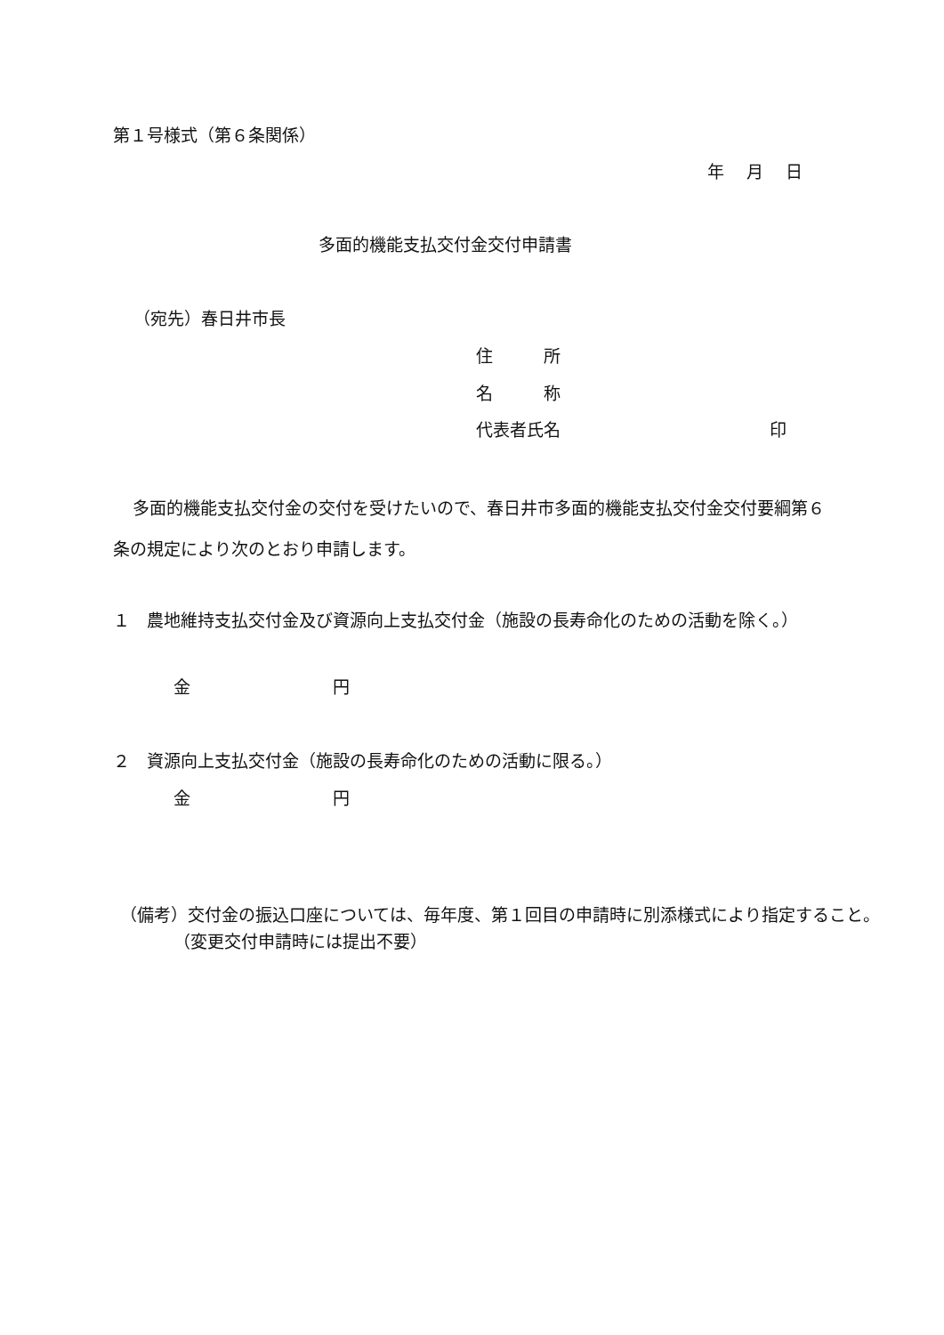第１号様式（第６条関係）
年　 月　 日
多面的機能支払交付金交付申請書
（宛先）春日井市長
住　　　所
名　　　称
代表者氏名 印
多面的機能支払交付金の交付を受けたいので、春日井市多面的機能支払交付金交付要綱第６条の規定により次のとおり申請します。
１　農地維持支払交付金及び資源向上支払交付金（施設の長寿命化のための活動を除く。）
金 円
２　資源向上支払交付金（施設の長寿命化のための活動に限る。）
金 円
（備考）交付金の振込口座については、毎年度、第１回目の申請時に別添様式により指定すること。（変更交付申請時には提出不要）